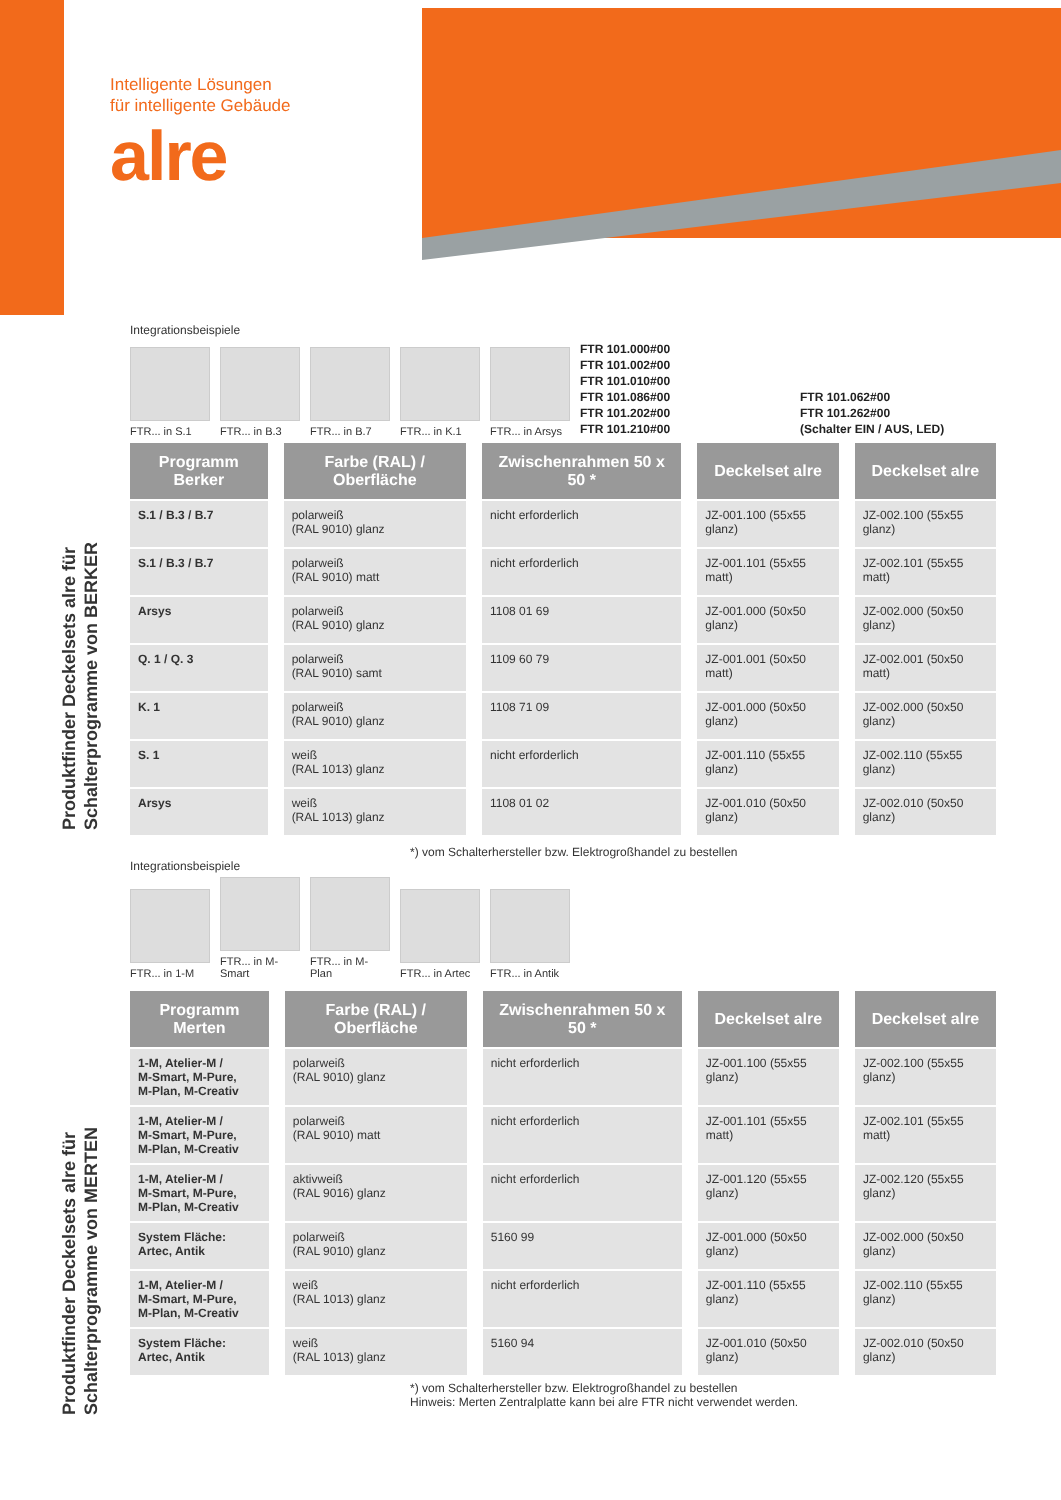Intelligente Lösungen
für intelligente Gebäude
alre
Produktfinder Deckelsets alre für
Schalterprogramme von BERKER
Produktfinder Deckelsets alre für
Schalterprogramme von MERTEN
Integrationsbeispiele
FTR... in S.1
FTR... in B.3
FTR... in B.7
FTR... in K.1
FTR... in Arsys
FTR 101.000#00
FTR 101.002#00
FTR 101.010#00
FTR 101.086#00
FTR 101.202#00
FTR 101.210#00
FTR 101.062#00
FTR 101.262#00
(Schalter EIN / AUS, LED)
| Programm Berker | Farbe (RAL) / Oberfläche | Zwischenrahmen 50 x 50 * | Deckelset alre | Deckelset alre |
| --- | --- | --- | --- | --- |
| S.1 / B.3 / B.7 | polarweiß (RAL 9010) glanz | nicht erforderlich | JZ-001.100 (55x55 glanz) | JZ-002.100 (55x55 glanz) |
| S.1 / B.3 / B.7 | polarweiß (RAL 9010) matt | nicht erforderlich | JZ-001.101 (55x55 matt) | JZ-002.101 (55x55 matt) |
| Arsys | polarweiß (RAL 9010) glanz | 1108 01 69 | JZ-001.000 (50x50 glanz) | JZ-002.000 (50x50 glanz) |
| Q. 1 / Q. 3 | polarweiß (RAL 9010) samt | 1109 60 79 | JZ-001.001 (50x50 matt) | JZ-002.001 (50x50 matt) |
| K. 1 | polarweiß (RAL 9010) glanz | 1108 71 09 | JZ-001.000 (50x50 glanz) | JZ-002.000 (50x50 glanz) |
| S. 1 | weiß (RAL 1013) glanz | nicht erforderlich | JZ-001.110 (55x55 glanz) | JZ-002.110 (55x55 glanz) |
| Arsys | weiß (RAL 1013) glanz | 1108 01 02 | JZ-001.010 (50x50 glanz) | JZ-002.010 (50x50 glanz) |
*) vom Schalterhersteller bzw. Elektrogroßhandel zu bestellen
Integrationsbeispiele
FTR... in 1-M
FTR... in M-Smart
FTR... in M-Plan
FTR... in Artec
FTR... in Antik
| Programm Merten | Farbe (RAL) / Oberfläche | Zwischenrahmen 50 x 50 * | Deckelset alre | Deckelset alre |
| --- | --- | --- | --- | --- |
| 1-M, Atelier-M / M-Smart, M-Pure, M-Plan, M-Creativ | polarweiß (RAL 9010) glanz | nicht erforderlich | JZ-001.100 (55x55 glanz) | JZ-002.100 (55x55 glanz) |
| 1-M, Atelier-M / M-Smart, M-Pure, M-Plan, M-Creativ | polarweiß (RAL 9010) matt | nicht erforderlich | JZ-001.101 (55x55 matt) | JZ-002.101 (55x55 matt) |
| 1-M, Atelier-M / M-Smart, M-Pure, M-Plan, M-Creativ | aktivweiß (RAL 9016) glanz | nicht erforderlich | JZ-001.120 (55x55 glanz) | JZ-002.120 (55x55 glanz) |
| System Fläche: Artec, Antik | polarweiß (RAL 9010) glanz | 5160 99 | JZ-001.000 (50x50 glanz) | JZ-002.000 (50x50 glanz) |
| 1-M, Atelier-M / M-Smart, M-Pure, M-Plan, M-Creativ | weiß (RAL 1013) glanz | nicht erforderlich | JZ-001.110 (55x55 glanz) | JZ-002.110 (55x55 glanz) |
| System Fläche: Artec, Antik | weiß (RAL 1013) glanz | 5160 94 | JZ-001.010 (50x50 glanz) | JZ-002.010 (50x50 glanz) |
*) vom Schalterhersteller bzw. Elektrogroßhandel zu bestellen
Hinweis: Merten Zentralplatte kann bei alre FTR nicht verwendet werden.